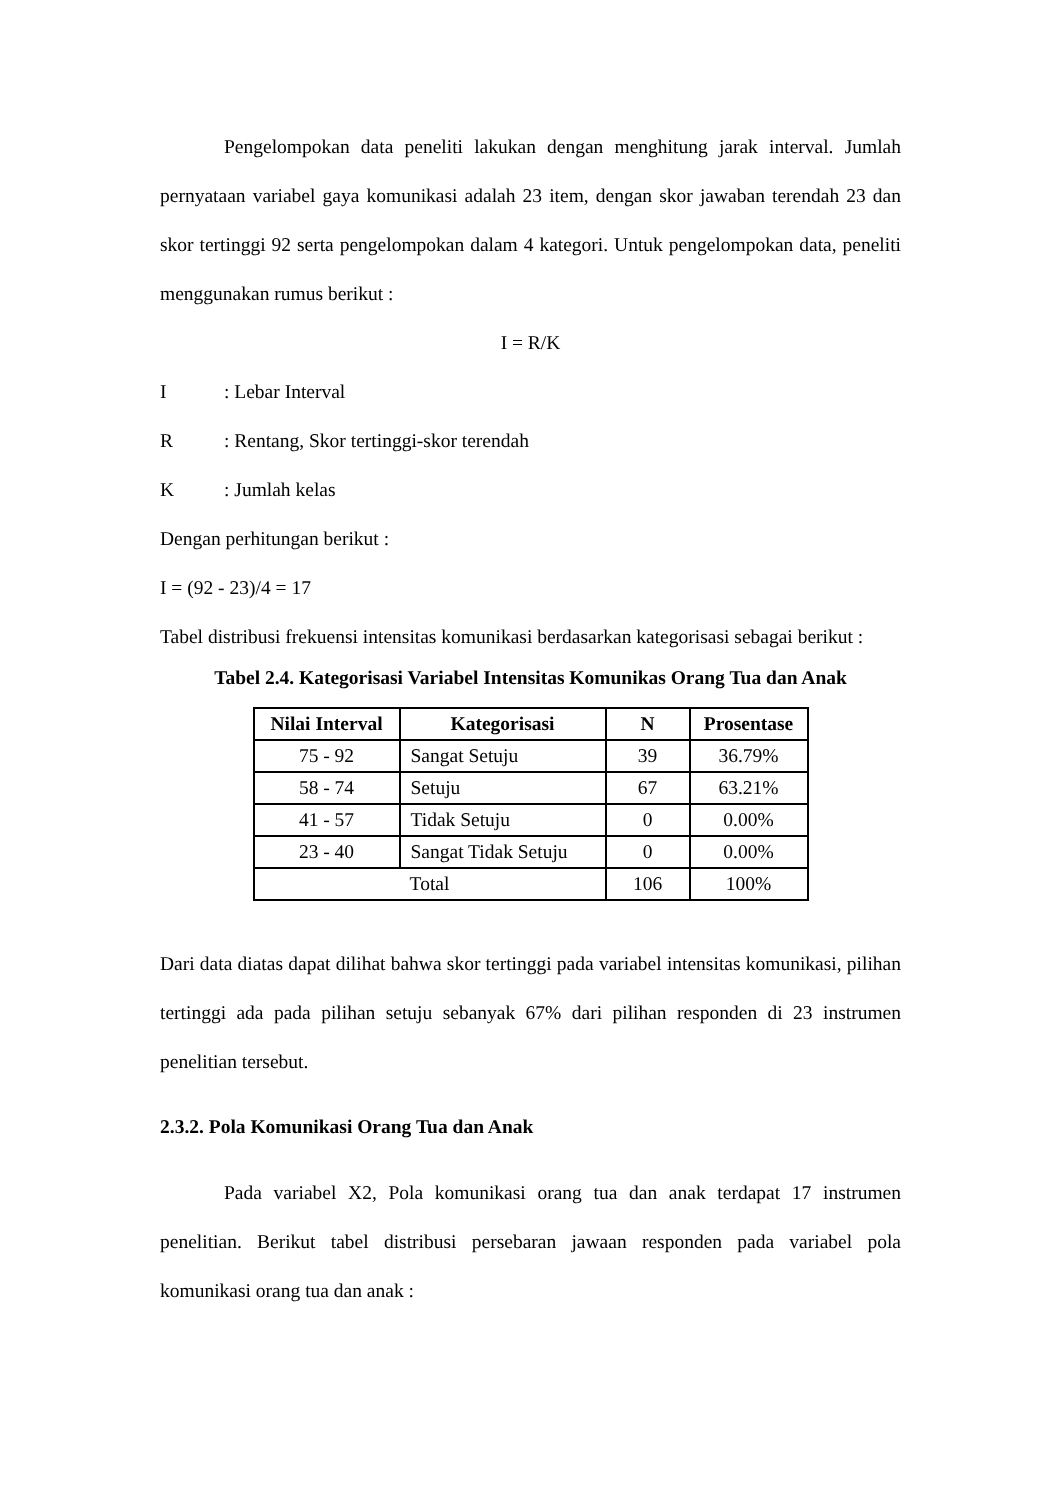Pengelompokan data peneliti lakukan dengan menghitung jarak interval. Jumlah pernyataan variabel gaya komunikasi adalah 23 item, dengan skor jawaban terendah 23 dan skor tertinggi 92 serta pengelompokan dalam 4 kategori. Untuk pengelompokan data, peneliti menggunakan rumus berikut :
I = R/K
I: Lebar Interval
R: Rentang, Skor tertinggi-skor terendah
K: Jumlah kelas
Dengan perhitungan berikut :
I = (92 - 23)/4 = 17
Tabel distribusi frekuensi intensitas komunikasi berdasarkan kategorisasi sebagai berikut :
Tabel 2.4. Kategorisasi Variabel Intensitas Komunikas Orang Tua dan Anak
| Nilai Interval | Kategorisasi | N | Prosentase |
| --- | --- | --- | --- |
| 75 - 92 | Sangat Setuju | 39 | 36.79% |
| 58 - 74 | Setuju | 67 | 63.21% |
| 41 - 57 | Tidak Setuju | 0 | 0.00% |
| 23 - 40 | Sangat Tidak Setuju | 0 | 0.00% |
| Total | | 106 | 100% |
Dari data diatas dapat dilihat bahwa skor tertinggi pada variabel intensitas komunikasi, pilihan tertinggi ada pada pilihan setuju sebanyak 67% dari pilihan responden di 23 instrumen penelitian tersebut.
2.3.2. Pola Komunikasi Orang Tua dan Anak
Pada variabel X2, Pola komunikasi orang tua dan anak terdapat 17 instrumen penelitian. Berikut tabel distribusi persebaran jawaan responden pada variabel pola komunikasi orang tua dan anak :